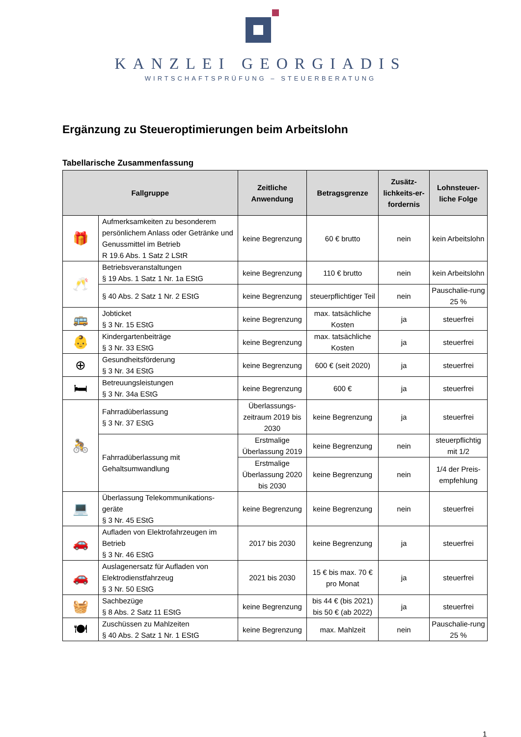KANZLEI GEORGIADIS
WIRTSCHAFTSPRÜFUNG – STEUERBERATUNG
Ergänzung zu Steueroptimierungen beim Arbeitslohn
Tabellarische Zusammenfassung
| Fallgruppe | | Zeitliche Anwendung | Betragsgrenze | Zusätz-lichkeits-er-fordernis | Lohnsteuer-liche Folge |
| --- | --- | --- | --- | --- | --- |
| 🎁 | Aufmerksamkeiten zu besonderem persönlichem Anlass oder Getränke und Genussmittel im Betrieb R 19.6 Abs. 1 Satz 2 LStR | keine Begrenzung | 60 € brutto | nein | kein Arbeitslohn |
| 🥂 | Betriebsveranstaltungen § 19 Abs. 1 Satz 1 Nr. 1a EStG | keine Begrenzung | 110 € brutto | nein | kein Arbeitslohn |
| | § 40 Abs. 2 Satz 1 Nr. 2 EStG | keine Begrenzung | steuerpflichtiger Teil | nein | Pauschalie-rung 25 % |
| 🚌 | Jobticket § 3 Nr. 15 EStG | keine Begrenzung | max. tatsächliche Kosten | ja | steuerfrei |
| 👶 | Kindergartenbeiträge § 3 Nr. 33 EStG | keine Begrenzung | max. tatsächliche Kosten | ja | steuerfrei |
| ⊕ | Gesundheitsförderung § 3 Nr. 34 EStG | keine Begrenzung | 600 € (seit 2020) | ja | steuerfrei |
| 🛏 | Betreuungsleistungen § 3 Nr. 34a EStG | keine Begrenzung | 600 € | ja | steuerfrei |
| 🚴 | Fahrradüberlassung § 3 Nr. 37 EStG | Überlassungs-zeitraum 2019 bis 2030 | keine Begrenzung | ja | steuerfrei |
| | Fahrradüberlassung mit Gehaltsumwandlung | Erstmalige Überlassung 2019 | keine Begrenzung | nein | steuerpflichtig mit 1/2 |
| | | Erstmalige Überlassung 2020 bis 2030 | keine Begrenzung | nein | 1/4 der Preis-empfehlung |
| 💻 | Überlassung Telekommunikations-geräte § 3 Nr. 45 EStG | keine Begrenzung | keine Begrenzung | nein | steuerfrei |
| 🚗 | Aufladen von Elektrofahrzeugen im Betrieb § 3 Nr. 46 EStG | 2017 bis 2030 | keine Begrenzung | ja | steuerfrei |
| 🚗 | Auslagenersatz für Aufladen von Elektrodienstfahrzeug § 3 Nr. 50 EStG | 2021 bis 2030 | 15 € bis max. 70 € pro Monat | ja | steuerfrei |
| 🧺 | Sachbezüge § 8 Abs. 2 Satz 11 EStG | keine Begrenzung | bis 44 € (bis 2021) bis 50 € (ab 2022) | ja | steuerfrei |
| 🍽 | Zuschüssen zu Mahlzeiten § 40 Abs. 2 Satz 1 Nr. 1 EStG | keine Begrenzung | max. Mahlzeit | nein | Pauschalie-rung 25 % |
1